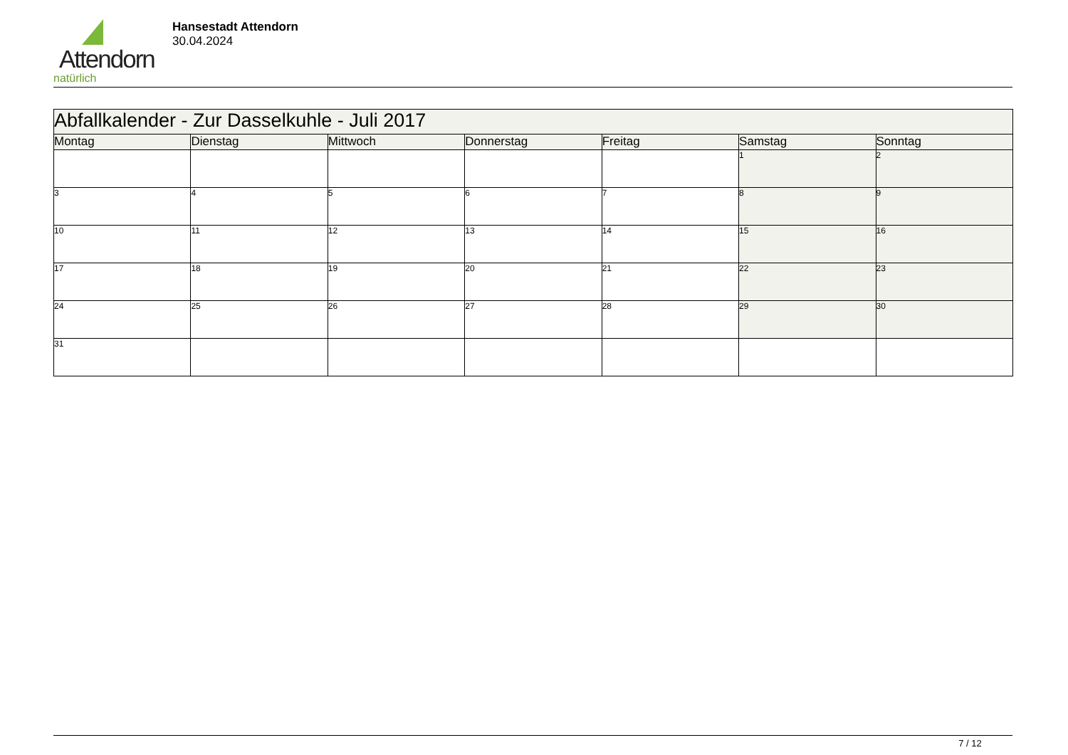Attendorn
natürlich
Hansestadt Attendorn
30.04.2024
| Abfallkalender - Zur Dasselkuhle - Juli 2017 | | | | | | |
| Montag | Dienstag | Mittwoch | Donnerstag | Freitag | Samstag | Sonntag |
| | | | | | 1 | 2 |
| 3 | 4 | 5 | 6 | 7 | 8 | 9 |
| 10 | 11 | 12 | 13 | 14 | 15 | 16 |
| 17 | 18 | 19 | 20 | 21 | 22 | 23 |
| 24 | 25 | 26 | 27 | 28 | 29 | 30 |
| 31 | | | | | | |
7 / 12